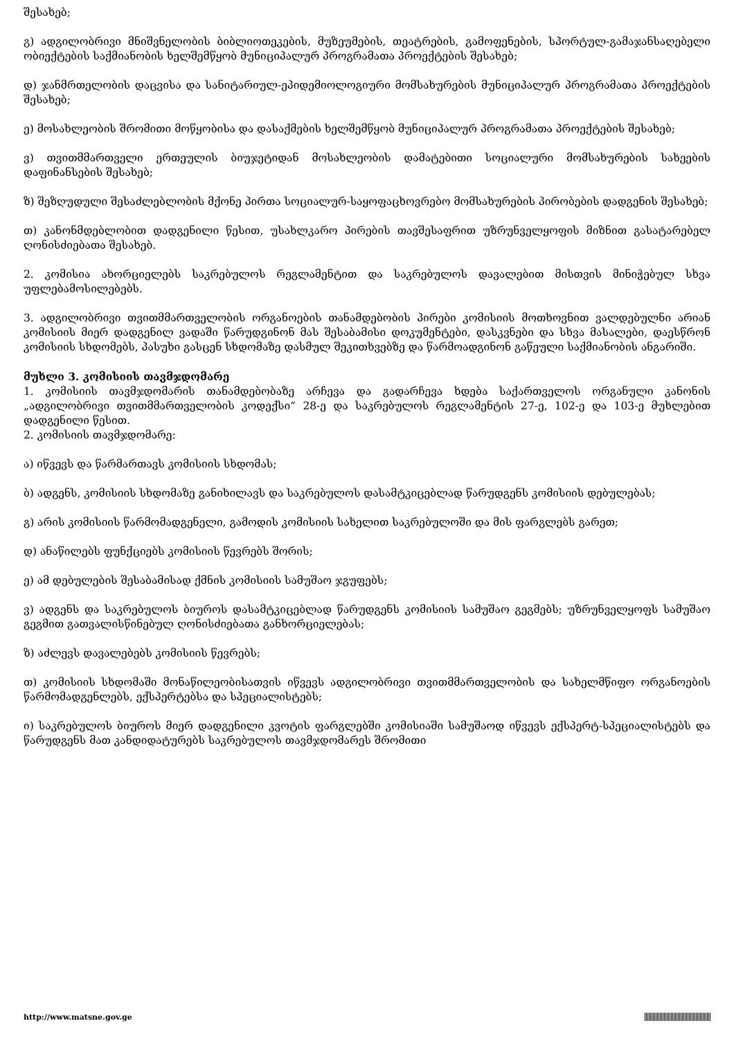შესახებ;
გ) ადგილობრივი მნიშვნელობის ბიბლიოთეკების, მუზეუმების, თეატრების, გამოფენების, სპორტულ-გამაჯანსაღებელი ობიექტების საქმიანობის ხელშემწყობ მუნიციპალურ პროგრამათა პროექტების შესახებ;
დ) ჯანმრთელობის დაცვისა და სანიტარიულ-ეპიდემიოლოგიური მომსახურების მუნიციპალურ პროგრამათა პროექტების შესახებ;
ე) მოსახლეობის შრომითი მოწყობისა და დასაქმების ხელშემწყობ მუნიციპალურ პროგრამათა პროექტების შესახებ;
ვ) თვითმმართველი ერთეულის ბიუჯეტიდან მოსახლეობის დამატებითი სოციალური მომსახურების სახეების დაფინანსების შესახებ;
ზ) შეზღუდული შესაძლებლობის მქონე პირთა სოციალურ-საყოფაცხოვრებო მომსახურების პირობების დადგენის შესახებ;
თ) კანონმდებლობით დადგენილი წესით, უსახლკარო პირების თავშესაფრით უზრუნველყოფის მიზნით გასატარებელ ღონისძიებათა შესახებ.
2. კომისია ახორციელებს საკრებულოს რეგლამენტით და საკრებულოს დავალებით მისთვის მინიჭებულ სხვა უფლებამოსილებებს.
3. ადგილობრივი თვითმმართველობის ორგანოების თანამდებობის პირები კომისიის მოთხოვნით ვალდებულნი არიან კომისიის მიერ დადგენილ ვადაში წარუდგინონ მას შესაბამისი დოკუმენტები, დასკვნები და სხვა მასალები, დაესწრონ კომისიის სხდომებს, პასუხი გასცენ სხდომაზე დასმულ შეკითხვებზე და წარმოადგინონ გაწეული საქმიანობის ანგარიში.
მუხლი 3. კომისიის თავმჯდომარე
1. კომისიის თავმჯდომარის თანამდებობაზე არჩევა და გადარჩევა ხდება საქართველოს ორგანული კანონის „ადგილობრივი თვითმმართველობის კოდექსი“ 28-ე და საკრებულოს რეგლამენტის 27-ე, 102-ე და 103-ე მუხლებით დადგენილი წესით.
2. კომისიის თავმჯდომარე:
ა) იწვევს და წარმართავს კომისიის სხდომას;
ბ) ადგენს, კომისიის სხდომაზე განიხილავს და საკრებულოს დასამტკიცებლად წარუდგენს კომისიის დებულებას;
გ) არის კომისიის წარმომადგენელი, გამოდის კომისიის სახელით საკრებულოში და მის ფარგლებს გარეთ;
დ) ანაწილებს ფუნქციებს კომისიის წევრებს შორის;
ე) ამ დებულების შესაბამისად ქმნის კომისიის სამუშაო ჯგუფებს;
ვ) ადგენს და საკრებულოს ბიუროს დასამტკიცებლად წარუდგენს კომისიის სამუშაო გეგმებს; უზრუნველყოფს სამუშაო გეგმით გათვალისწინებულ ღონისძიებათა განხორციელებას;
ზ) აძლევს დავალებებს კომისიის წევრებს;
თ) კომისიის სხდომაში მონაწილეობისათვის იწვევს ადგილობრივი თვითმმართველობის და სახელმწიფო ორგანოების წარმომადგენლებს, ექსპერტებსა და სპეციალისტებს;
ი) საკრებულოს ბიუროს მიერ დადგენილი კვოტის ფარგლებში კომისიაში სამუშაოდ იწვევს ექსპერტ-სპეციალისტებს და წარუდგენს მათ კანდიდატურებს საკრებულოს თავმჯდომარეს შრომითი
http://www.matsne.gov.ge